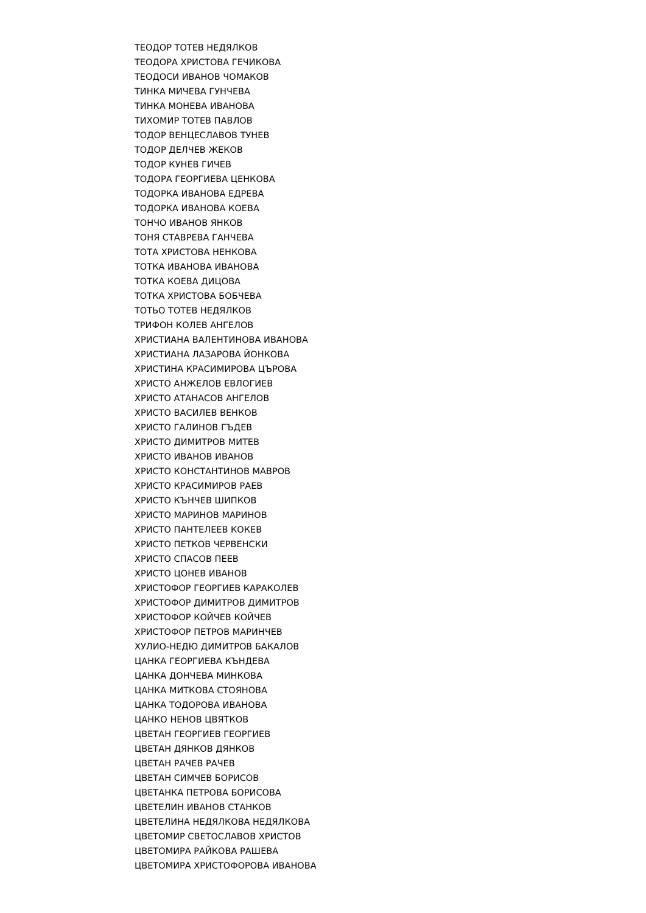ТЕОДОР ТОТЕВ НЕДЯЛКОВ
ТЕОДОРА ХРИСТОВА ГЕЧИКОВА
ТЕОДОСИ ИВАНОВ ЧОМАКОВ
ТИНКА МИЧЕВА ГУНЧЕВА
ТИНКА МОНЕВА ИВАНОВА
ТИХОМИР ТОТЕВ ПАВЛОВ
ТОДОР ВЕНЦЕСЛАВОВ ТУНЕВ
ТОДОР ДЕЛЧЕВ ЖЕКОВ
ТОДОР КУНЕВ ГИЧЕВ
ТОДОРА ГЕОРГИЕВА ЦЕНКОВА
ТОДОРКА ИВАНОВА ЕДРЕВА
ТОДОРКА ИВАНОВА КОЕВА
ТОНЧО ИВАНОВ ЯНКОВ
ТОНЯ СТАВРЕВА ГАНЧЕВА
ТОТА ХРИСТОВА НЕНКОВА
ТОТКА ИВАНОВА ИВАНОВА
ТОТКА КОЕВА ДИЦОВА
ТОТКА ХРИСТОВА БОБЧЕВА
ТОТЬО ТОТЕВ НЕДЯЛКОВ
ТРИФОН КОЛЕВ АНГЕЛОВ
ХРИСТИАНА ВАЛЕНТИНОВА ИВАНОВА
ХРИСТИАНА ЛАЗАРОВА ЙОНКОВА
ХРИСТИНА КРАСИМИРОВА ЦЪРОВА
ХРИСТО АНЖЕЛОВ ЕВЛОГИЕВ
ХРИСТО АТАНАСОВ АНГЕЛОВ
ХРИСТО ВАСИЛЕВ ВЕНКОВ
ХРИСТО ГАЛИНОВ ГЪДЕВ
ХРИСТО ДИМИТРОВ МИТЕВ
ХРИСТО ИВАНОВ ИВАНОВ
ХРИСТО КОНСТАНТИНОВ МАВРОВ
ХРИСТО КРАСИМИРОВ РАЕВ
ХРИСТО КЪНЧЕВ ШИПКОВ
ХРИСТО МАРИНОВ МАРИНОВ
ХРИСТО ПАНТЕЛЕЕВ КОКЕВ
ХРИСТО ПЕТКОВ ЧЕРВЕНСКИ
ХРИСТО СПАСОВ ПЕЕВ
ХРИСТО ЦОНЕВ ИВАНОВ
ХРИСТОФОР ГЕОРГИЕВ КАРАКОЛЕВ
ХРИСТОФОР ДИМИТРОВ ДИМИТРОВ
ХРИСТОФОР КОЙЧЕВ КОЙЧЕВ
ХРИСТОФОР ПЕТРОВ МАРИНЧЕВ
ХУЛИО-НЕДЮ ДИМИТРОВ БАКАЛОВ
ЦАНКА ГЕОРГИЕВА КЪНДЕВА
ЦАНКА ДОНЧЕВА МИНКОВА
ЦАНКА МИТКОВА СТОЯНОВА
ЦАНКА ТОДОРОВА ИВАНОВА
ЦАНКО НЕНОВ ЦВЯТКОВ
ЦВЕТАН ГЕОРГИЕВ ГЕОРГИЕВ
ЦВЕТАН ДЯНКОВ ДЯНКОВ
ЦВЕТАН РАЧЕВ РАЧЕВ
ЦВЕТАН СИМЧЕВ БОРИСОВ
ЦВЕТАНКА ПЕТРОВА БОРИСОВА
ЦВЕТЕЛИН ИВАНОВ СТАНКОВ
ЦВЕТЕЛИНА НЕДЯЛКОВА НЕДЯЛКОВА
ЦВЕТОМИР СВЕТОСЛАВОВ ХРИСТОВ
ЦВЕТОМИРА РАЙКОВА РАШЕВА
ЦВЕТОМИРА ХРИСТОФОРОВА ИВАНОВА